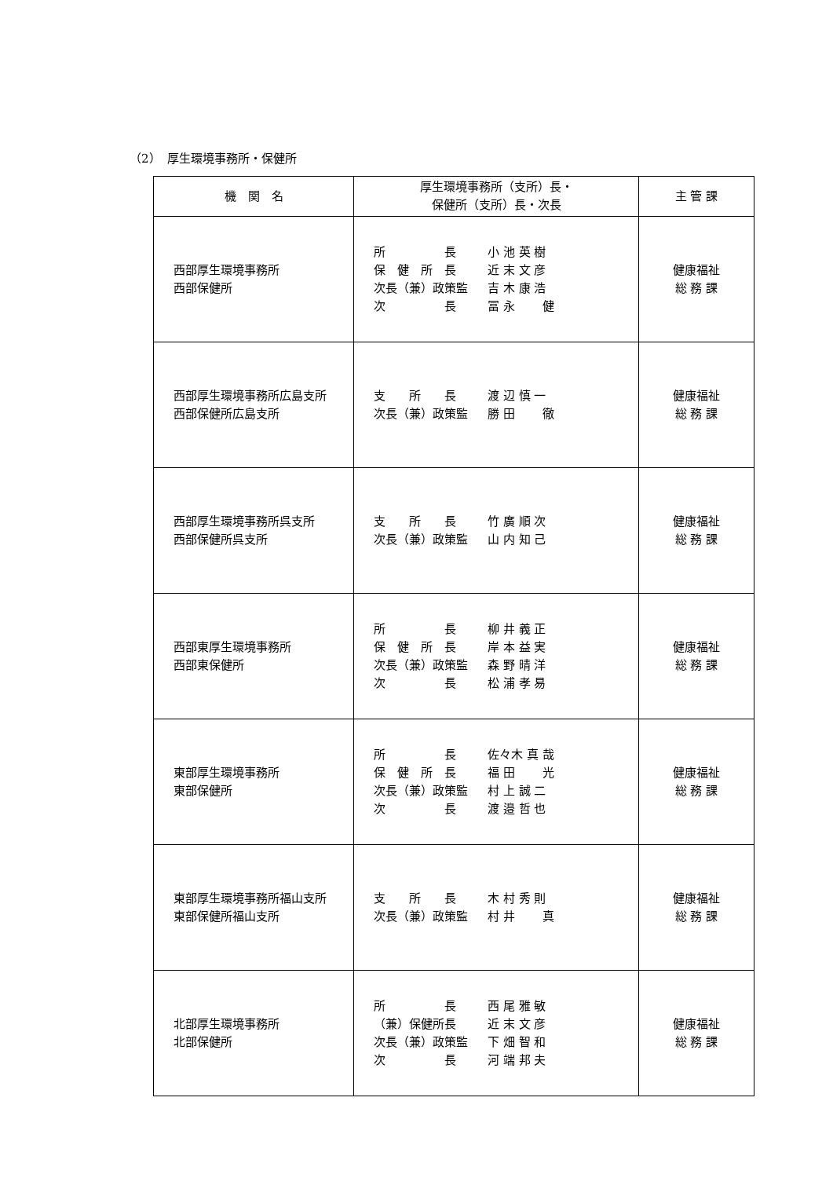（2）　厚生環境事務所・保健所
| 機 関 名 | 厚生環境事務所（支所）長・ 保健所（支所）長・次長 | 主 管 課 |
| --- | --- | --- |
| 西部厚生環境事務所 西部保健所 | 所 長 小 池 英 樹 保 健 所 長 近 末 文 彦 次長（兼）政策監 吉 木 康 浩 次 長 冨 永 健 | 健康福祉 総 務 課 |
| 西部厚生環境事務所広島支所 西部保健所広島支所 | 支 所 長 渡 辺 慎 一 次長（兼）政策監 勝 田 徹 | 健康福祉 総 務 課 |
| 西部厚生環境事務所呉支所 西部保健所呉支所 | 支 所 長 竹 廣 順 次 次長（兼）政策監 山 内 知 己 | 健康福祉 総 務 課 |
| 西部東厚生環境事務所 西部東保健所 | 所 長 柳 井 義 正 保 健 所 長 岸 本 益 実 次長（兼）政策監 森 野 晴 洋 次 長 松 浦 孝 易 | 健康福祉 総 務 課 |
| 東部厚生環境事務所 東部保健所 | 所 長 佐々木 真 哉 保 健 所 長 福 田 光 次長（兼）政策監 村 上 誠 二 次 長 渡 邉 哲 也 | 健康福祉 総 務 課 |
| 東部厚生環境事務所福山支所 東部保健所福山支所 | 支 所 長 木 村 秀 則 次長（兼）政策監 村 井 真 | 健康福祉 総 務 課 |
| 北部厚生環境事務所 北部保健所 | 所 長 西 尾 雅 敏 （兼）保健所長 近 末 文 彦 次長（兼）政策監 下 畑 智 和 次 長 河 端 邦 夫 | 健康福祉 総 務 課 |